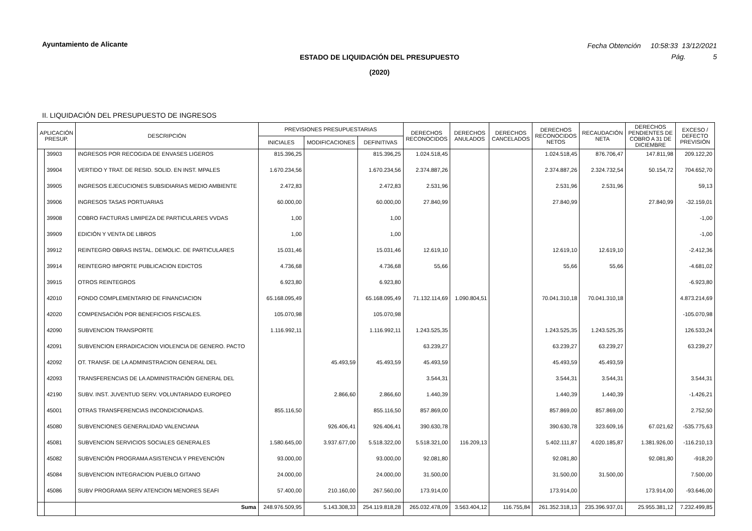Ayuntamiento de Alicante
Fecha Obtención 10:58:33 13/12/2021
Pág. 5
ESTADO DE LIQUIDACIÓN DEL PRESUPUESTO
(2020)
II. LIQUIDACIÓN DEL PRESUPUESTO DE INGRESOS
| APLICACIÓN PRESUP. | | DESCRIPCIÓN | PREVISIONES PRESUPUESTARIAS | | | DERECHOS RECONOCIDOS | DERECHOS ANULADOS | DERECHOS CANCELADOS | DERECHOS RECONOCIDOS NETOS | RECAUDACIÓN NETA | DERECHOS PENDIENTES DE COBRO A 31 DE DICIEMBRE | EXCESO / DEFECTO PREVISIÓN |
| --- | --- | --- | --- | --- | --- | --- | --- | --- | --- | --- | --- | --- |
| | | | INICIALES | MODIFICACIONES | DEFINITIVAS | | | | | | | |
| | 39903 | INGRESOS POR RECOGIDA DE ENVASES LIGEROS | 815.396,25 | | 815.396,25 | 1.024.518,45 | | | 1.024.518,45 | 876.706,47 | 147.811,98 | 209.122,20 |
| | 39904 | VERTIDO Y TRAT. DE RESID. SOLID. EN INST. MPALES | 1.670.234,56 | | 1.670.234,56 | 2.374.887,26 | | | 2.374.887,26 | 2.324.732,54 | 50.154,72 | 704.652,70 |
| | 39905 | INGRESOS EJECUCIONES SUBSIDIARIAS MEDIO AMBIENTE | 2.472,83 | | 2.472,83 | 2.531,96 | | | 2.531,96 | 2.531,96 | | 59,13 |
| | 39906 | INGRESOS TASAS PORTUARIAS | 60.000,00 | | 60.000,00 | 27.840,99 | | | 27.840,99 | | 27.840,99 | -32.159,01 |
| | 39908 | COBRO FACTURAS LIMIPEZA DE PARTICULARES VVDAS | 1,00 | | 1,00 | | | | | | | -1,00 |
| | 39909 | EDICIÓN Y VENTA DE LIBROS | 1,00 | | 1,00 | | | | | | | -1,00 |
| | 39912 | REINTEGRO OBRAS INSTAL. DEMOLIC. DE PARTICULARES | 15.031,46 | | 15.031,46 | 12.619,10 | | | 12.619,10 | 12.619,10 | | -2.412,36 |
| | 39914 | REINTEGRO IMPORTE PUBLICACION EDICTOS | 4.736,68 | | 4.736,68 | 55,66 | | | 55,66 | 55,66 | | -4.681,02 |
| | 39915 | OTROS REINTEGROS | 6.923,80 | | 6.923,80 | | | | | | | -6.923,80 |
| | 42010 | FONDO COMPLEMENTARIO DE FINANCIACION | 65.168.095,49 | | 65.168.095,49 | 71.132.114,69 | 1.090.804,51 | | 70.041.310,18 | 70.041.310,18 | | 4.873.214,69 |
| | 42020 | COMPENSACIÓN POR BENEFICIOS FISCALES. | 105.070,98 | | 105.070,98 | | | | | | | -105.070,98 |
| | 42090 | SUBVENCION TRANSPORTE | 1.116.992,11 | | 1.116.992,11 | 1.243.525,35 | | | 1.243.525,35 | 1.243.525,35 | | 126.533,24 |
| | 42091 | SUBVENCION ERRADICACION VIOLENCIA DE GENERO. PACTO | | | | 63.239,27 | | | 63.239,27 | 63.239,27 | | 63.239,27 |
| | 42092 | OT. TRANSF. DE LA ADMINISTRACION GENERAL DEL | | 45.493,59 | 45.493,59 | 45.493,59 | | | 45.493,59 | 45.493,59 | | |
| | 42093 | TRANSFERENCIAS DE LA ADMINISTRACIÓN GENERAL DEL | | | | 3.544,31 | | | 3.544,31 | 3.544,31 | | 3.544,31 |
| | 42190 | SUBV. INST. JUVENTUD SERV. VOLUNTARIADO EUROPEO | | 2.866,60 | 2.866,60 | 1.440,39 | | | 1.440,39 | 1.440,39 | | -1.426,21 |
| | 45001 | OTRAS TRANSFERENCIAS INCONDICIONADAS. | 855.116,50 | | 855.116,50 | 857.869,00 | | | 857.869,00 | 857.869,00 | | 2.752,50 |
| | 45080 | SUBVENCIONES GENERALIDAD VALENCIANA | | 926.406,41 | 926.406,41 | 390.630,78 | | | 390.630,78 | 323.609,16 | 67.021,62 | -535.775,63 |
| | 45081 | SUBVENCION SERVICIOS SOCIALES GENERALES | 1.580.645,00 | 3.937.677,00 | 5.518.322,00 | 5.518.321,00 | 116.209,13 | | 5.402.111,87 | 4.020.185,87 | 1.381.926,00 | -116.210,13 |
| | 45082 | SUBVENCIÓN PROGRAMA ASISTENCIA Y PREVENCIÓN | 93.000,00 | | 93.000,00 | 92.081,80 | | | 92.081,80 | | 92.081,80 | -918,20 |
| | 45084 | SUBVENCION INTEGRACION PUEBLO GITANO | 24.000,00 | | 24.000,00 | 31.500,00 | | | 31.500,00 | 31.500,00 | | 7.500,00 |
| | 45086 | SUBV PROGRAMA SERV ATENCION MENORES SEAFI | 57.400,00 | 210.160,00 | 267.560,00 | 173.914,00 | | | 173.914,00 | | 173.914,00 | -93.646,00 |
| | | Suma | 248.976.509,95 | 5.143.308,33 | 254.119.818,28 | 265.032.478,09 | 3.563.404,12 | 116.755,84 | 261.352.318,13 | 235.396.937,01 | 25.955.381,12 | 7.232.499,85 |